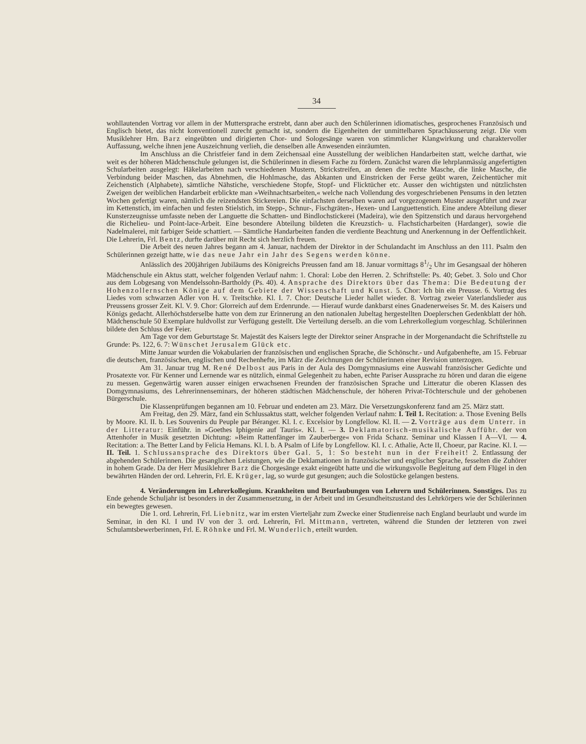34
wohllautenden Vortrag vor allem in der Muttersprache erstrebt, dann aber auch den Schülerinnen idiomatisches, gesprochenes Französisch und Englisch bietet, das nicht konventionell zurecht gemacht ist, sondern die Eigenheiten der unmittelbaren Sprachäusserung zeigt. Die vom Musiklehrer Hrn. Barz eingeübten und dirigierten Chor- und Sologesänge waren von stimmlicher Klangwirkung und charaktervoller Auffassung, welche ihnen jene Auszeichnung verlieh, die denselben alle Anwesenden einräumten.
Im Anschluss an die Christfeier fand in dem Zeichensaal eine Ausstellung der weiblichen Handarbeiten statt, welche darthat, wie weit es der höheren Mädchenschule gelungen ist, die Schülerinnen in diesem Fache zu fördern. Zunächst waren die lehrplanmässig angefertigten Schularbeiten ausgelegt: Häkelarbeiten nach verschiedenen Mustern, Strickstreifen, an denen die rechte Masche, die linke Masche, die Verbindung beider Maschen, das Abnehmen, die Hohlmasche, das Abkanten und Einstricken der Ferse geübt waren, Zeichentücher mit Zeichenstich (Alphabete), sämtliche Nähstiche, verschiedene Stopfe, Stopf- und Flicktücher etc. Ausser den wichtigsten und nützlichsten Zweigen der weiblichen Handarbeit erblickte man »Weihnachtsarbeiten,« welche nach Vollendung des vorgeschriebenen Pensums in den letzten Wochen gefertigt waren, nämlich die reizendsten Stickereien. Die einfachsten derselben waren auf vorgezogenem Muster ausgeführt und zwar im Kettenstich, im einfachen und festen Stielstich, im Stepp-, Schnur-, Fischgräten-, Hexen- und Languettenstich. Eine andere Abteilung dieser Kunsterzeugnisse umfasste neben der Languette die Schatten- und Bindlochstickerei (Madeira), wie den Spitzenstich und daraus hervorgehend die Richelieu- und Point-lace-Arbeit. Eine besondere Abteilung bildeten die Kreuzstich- u. Flachsticharbeiten (Hardanger), sowie die Nadelmalerei, mit farbiger Seide schattiert. — Sämtliche Handarbeiten fanden die verdiente Beachtung und Anerkennung in der Oeffentlichkeit. Die Lehrerin, Frl. Bentz, durfte darüber mit Recht sich herzlich freuen.
Die Arbeit des neuen Jahres begann am 4. Januar, nachdem der Direktor in der Schulandacht im Anschluss an den 111. Psalm den Schülerinnen gezeigt hatte, wie das neue Jahr ein Jahr des Segens werden könne.
Anlässlich des 200jährigen Jubiläums des Königreichs Preussen fand am 18. Januar vormittags 81/2 Uhr im Gesangsaal der höheren Mädchenschule ein Aktus statt, welcher folgenden Verlauf nahm: 1. Choral: Lobe den Herren. 2. Schriftstelle: Ps. 40; Gebet. 3. Solo und Chor aus dem Lobgesang von Mendelssohn-Bartholdy (Ps. 40). 4. Ansprache des Direktors über das Thema: Die Bedeutung der Hohenzollernschen Könige auf dem Gebiete der Wissenschaft und Kunst. 5. Chor: Ich bin ein Preusse. 6. Vortrag des Liedes vom schwarzen Adler von H. v. Treitschke. Kl. I. 7. Chor: Deutsche Lieder hallet wieder. 8. Vortrag zweier Vaterlandslieder aus Preussens grosser Zeit. Kl. V. 9. Chor: Glorreich auf dem Erdenrunde. — Hierauf wurde dankbarst eines Gnadenerweises Sr. M. des Kaisers und Königs gedacht. Allerhöchstderselbe hatte von dem zur Erinnerung an den nationalen Jubeltag hergestellten Doeplerschen Gedenkblatt der höh. Mädchenschule 50 Exemplare huldvollst zur Verfügung gestellt. Die Verteilung derselb. an die vom Lehrerkollegium vorgeschlag. Schülerinnen bildete den Schluss der Feier.
Am Tage vor dem Geburtstage Sr. Majestät des Kaisers legte der Direktor seiner Ansprache in der Morgenandacht die Schriftstelle zu Grunde: Ps. 122, 6. 7: Wünschet Jerusalem Glück etc.
Mitte Januar wurden die Vokabularien der französischen und englischen Sprache, die Schönschr.- und Aufgabenhefte, am 15. Februar die deutschen, französischen, englischen und Rechenhefte, im März die Zeichnungen der Schülerinnen einer Revision unterzogen.
Am 31. Januar trug M. René Delbost aus Paris in der Aula des Domgymnasiums eine Auswahl französischer Gedichte und Prosatexte vor. Für Kenner und Lernende war es nützlich, einmal Gelegenheit zu haben, echte Pariser Aussprache zu hören und daran die eigene zu messen. Gegenwärtig waren ausser einigen erwachsenen Freunden der französischen Sprache und Litteratur die oberen Klassen des Domgymnasiums, des Lehrerinnenseminars, der höheren städtischen Mädchenschule, der höheren Privat-Töchterschule und der gehobenen Bürgerschule.
Die Klassenprüfungen begannen am 10. Februar und endeten am 23. März. Die Versetzungskonferenz fand am 25. März statt.
Am Freitag, den 29. März, fand ein Schlussaktus statt, welcher folgenden Verlauf nahm: I. Teil 1. Recitation: a. Those Evening Bells by Moore. Kl. II. b. Les Souvenirs du Peuple par Béranger. Kl. I. c. Excelsior by Longfellow. Kl. II. — 2. Vorträge aus dem Unterr. in der Litteratur: Einführ. in »Goethes Iphigenie auf Tauris«. Kl. I. — 3. Deklamatorisch-musikalische Aufführ. der von Attenhofer in Musik gesetzten Dichtung: »Beim Rattenfänger im Zauberberge« von Frida Schanz. Seminar und Klassen I A—VI. — 4. Recitation: a. The Better Land by Felicia Hemans. Kl. I. b. A Psalm of Life by Longfellow. Kl. I. c. Athalie, Acte II, Choeur, par Racine. Kl. I. — II. Teil. 1. Schlussansprache des Direktors über Gal. 5, 1: So besteht nun in der Freiheit! 2. Entlassung der abgehenden Schülerinnen. Die gesanglichen Leistungen, wie die Deklamationen in französischer und englischer Sprache, fesselten die Zuhörer in hohem Grade. Da der Herr Musiklehrer Barz die Chorgesänge exakt eingeübt hatte und die wirkungsvolle Begleitung auf dem Flügel in den bewährten Händen der ord. Lehrerin, Frl. E. Krüger, lag, so wurde gut gesungen; auch die Solostücke gelangen bestens.
4. Veränderungen im Lehrerkollegium. Krankheiten und Beurlaubungen von Lehrern und Schülerinnen. Sonstiges. Das zu Ende gehende Schuljahr ist besonders in der Zusammensetzung, in der Arbeit und im Gesundheitszustand des Lehrkörpers wie der Schülerinnen ein bewegtes gewesen.
Die 1. ord. Lehrerin, Frl. Liebnitz, war im ersten Vierteljahr zum Zwecke einer Studienreise nach England beurlaubt und wurde im Seminar, in den Kl. I und IV von der 3. ord. Lehrerin, Frl. Mittmann, vertreten, während die Stunden der letzteren von zwei Schulamtsbewerberinnen, Frl. E. Röhnke und Frl. M. Wunderlich, erteilt wurden.